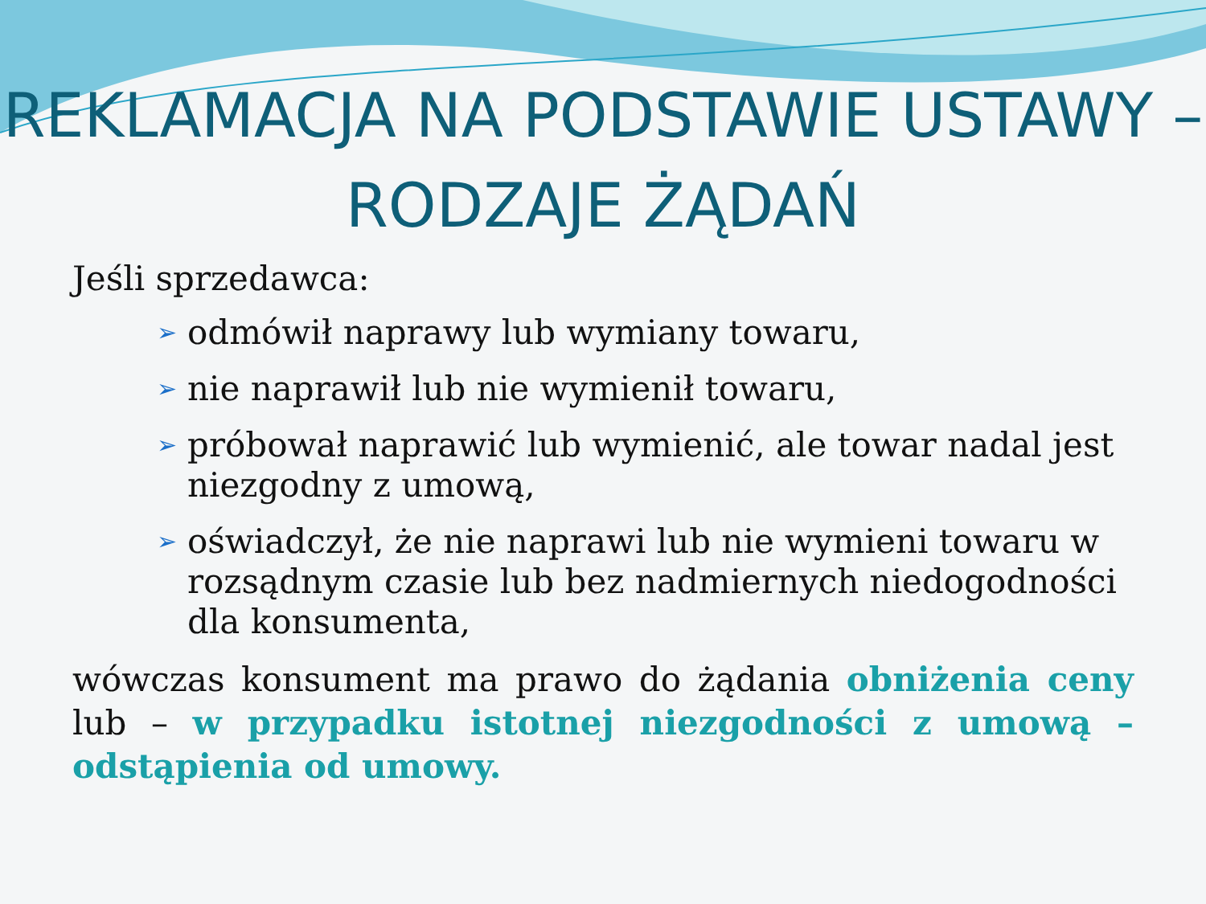REKLAMACJA NA PODSTAWIE USTAWY – RODZAJE ŻĄDAŃ
Jeśli sprzedawca:
➢ odmówił naprawy lub wymiany towaru,
➢ nie naprawił lub nie wymienił towaru,
➢ próbował naprawić lub wymienić, ale towar nadal jest niezgodny z umową,
➢ oświadczył, że nie naprawi lub nie wymieni towaru w rozsądnym czasie lub bez nadmiernych niedogodności dla konsumenta,
wówczas konsument ma prawo do żądania obniżenia ceny lub – w przypadku istotnej niezgodności z umową – odstąpienia od umowy.